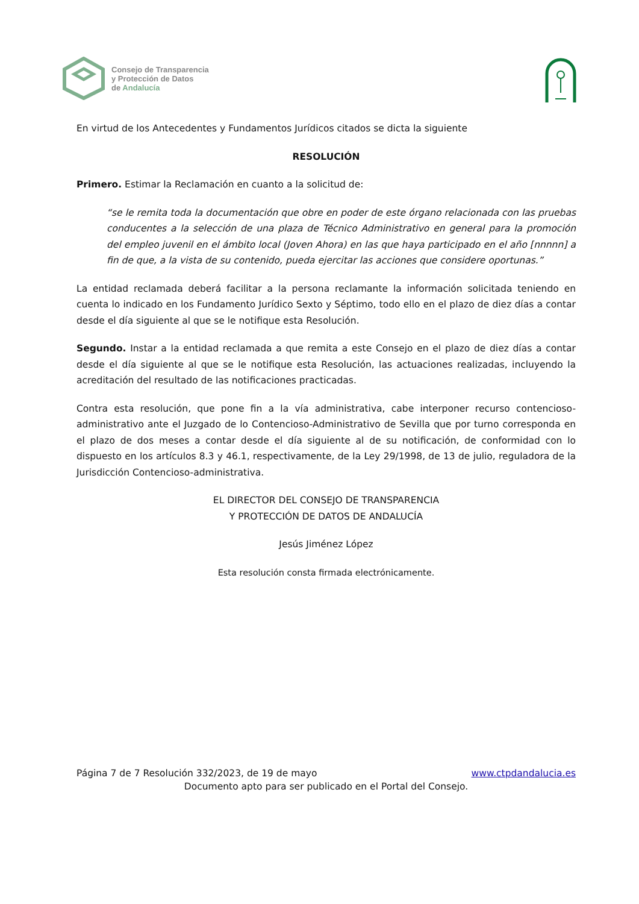Consejo de Transparencia
y Protección de Datos
de Andalucía
En virtud de los Antecedentes y Fundamentos Jurídicos citados se dicta la siguiente
RESOLUCIÓN
Primero. Estimar la Reclamación en cuanto a la solicitud de:
“se le remita toda la documentación que obre en poder de este órgano relacionada con las pruebas conducentes a la selección de una plaza de Técnico Administrativo en general para la promoción del empleo juvenil en el ámbito local (Joven Ahora) en las que haya participado en el año [nnnnn] a fin de que, a la vista de su contenido, pueda ejercitar las acciones que considere oportunas.”
La entidad reclamada deberá facilitar a la persona reclamante la información solicitada teniendo en cuenta lo indicado en los Fundamento Jurídico Sexto y Séptimo, todo ello en el plazo de diez días a contar desde el día siguiente al que se le notifique esta Resolución.
Segundo. Instar a la entidad reclamada a que remita a este Consejo en el plazo de diez días a contar desde el día siguiente al que se le notifique esta Resolución, las actuaciones realizadas, incluyendo la acreditación del resultado de las notificaciones practicadas.
Contra esta resolución, que pone fin a la vía administrativa, cabe interponer recurso contencioso-administrativo ante el Juzgado de lo Contencioso-Administrativo de Sevilla que por turno corresponda en el plazo de dos meses a contar desde el día siguiente al de su notificación, de conformidad con lo dispuesto en los artículos 8.3 y 46.1, respectivamente, de la Ley 29/1998, de 13 de julio, reguladora de la Jurisdicción Contencioso-administrativa.
EL DIRECTOR DEL CONSEJO DE TRANSPARENCIA
Y PROTECCIÓN DE DATOS DE ANDALUCÍA
Jesús Jiménez López
Esta resolución consta firmada electrónicamente.
www.ctpdandalucia.es Página 7 de 7 Resolución 332/2023, de 19 de mayo
Documento apto para ser publicado en el Portal del Consejo.